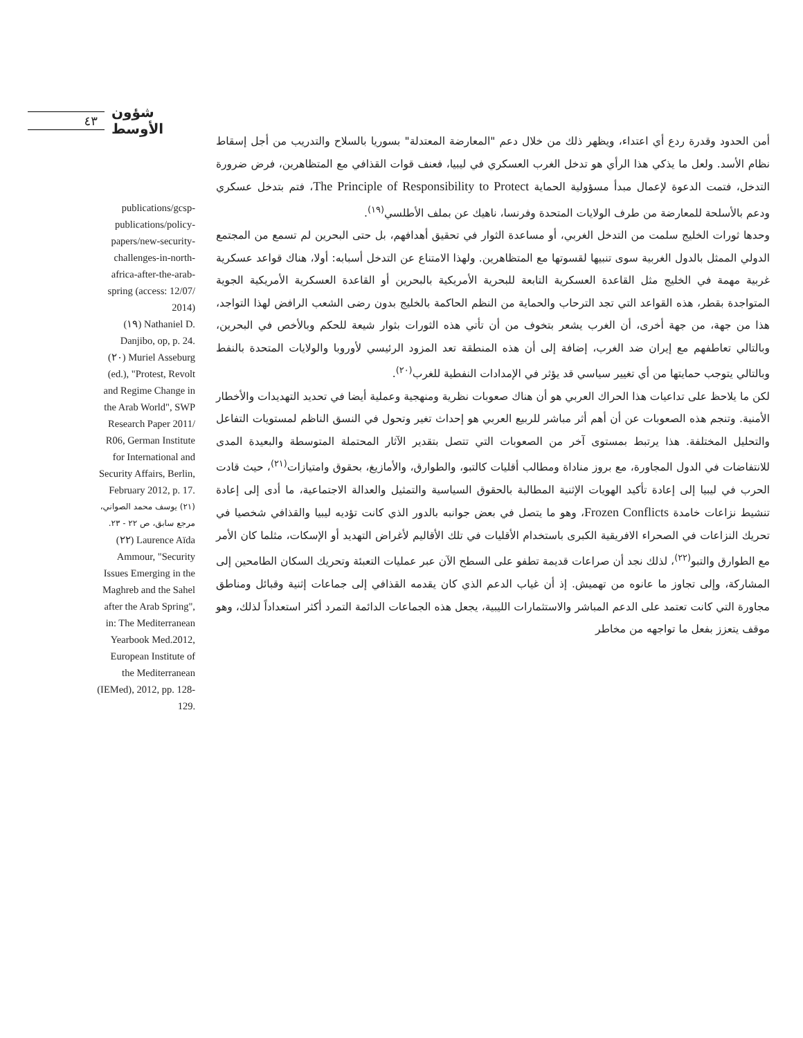٤٣ شؤون الأوسط
أمن الحدود وقدرة ردع أي اعتداء، ويظهر ذلك من خلال دعم "المعارضة المعتدلة" بسوريا بالسلاح والتدريب من أجل إسقاط نظام الأسد. ولعل ما يذكي هذا الرأي هو تدخل الغرب العسكري في ليبيا، فعنف قوات القذافي مع المتظاهرين، فرض ضرورة التدخل، فتمت الدعوة لإعمال مبدأ مسؤولية الحماية The Principle of Responsibility to Protect، فتم بتدخل عسكري ودعم بالأسلحة للمعارضة من طرف الولايات المتحدة وفرنسا، ناهيك عن بملف الأطلسي<sup>(١٩)</sup>.
وحدها ثورات الخليج سلمت من التدخل الغربي، أو مساعدة الثوار في تحقيق أهدافهم، بل حتى البحرين لم تسمع من المجتمع الدولي الممثل بالدول الغربية سوى تنبيها لقسوتها مع المتظاهرين. ولهذا الامتناع عن التدخل أسبابه: أولا، هناك قواعد عسكرية غربية مهمة في الخليج مثل القاعدة العسكرية التابعة للبحرية الأمريكية بالبحرين أو القاعدة العسكرية الأمريكية الجوية المتواجدة بقطر، هذه القواعد التي تجد الترحاب والحماية من النظم الحاكمة بالخليج بدون رضى الشعب الرافض لهذا التواجد، هذا من جهة، من جهة أخرى، أن الغرب يشعر بتخوف من أن تأتي هذه الثورات بثوار شيعة للحكم وبالأخص في البحرين، وبالتالي تعاطفهم مع إيران ضد الغرب، إضافة إلى أن هذه المنطقة تعد المزود الرئيسي لأوروبا والولايات المتحدة بالنفط وبالتالي يتوجب حمايتها من أي تغيير سياسي قد يؤثر في الإمدادات النفطية للغرب<sup>(٢٠)</sup>.
لكن ما يلاحظ على تداعيات هذا الحراك العربي هو أن هناك صعوبات نظرية ومنهجية وعملية أيضا في تحديد التهديدات والأخطار الأمنية. وتنجم هذه الصعوبات عن أن أهم أثر مباشر للربيع العربي هو إحداث تغير وتحول في النسق الناظم لمستويات التفاعل والتحليل المختلفة. هذا يرتبط بمستوى آخر من الصعوبات التي تتصل بتقدير الآثار المحتملة المتوسطة والبعيدة المدى للانتفاضات في الدول المجاورة، مع بروز مناداة ومطالب أقليات كالتبو، والطوارق، والأمازيغ، بحقوق وامتيازات<sup>(٢١)</sup>، حيث قادت الحرب في ليبيا إلى إعادة تأكيد الهويات الإثنية المطالبة بالحقوق السياسية والتمثيل والعدالة الاجتماعية، ما أدى إلى إعادة تنشيط نزاعات خامدة Frozen Conflicts، وهو ما يتصل في بعض جوانبه بالدور الذي كانت تؤديه ليبيا والقذافي شخصيا في تحريك النزاعات في الصحراء الافريقية الكبرى باستخدام الأقليات في تلك الأقاليم لأغراض التهديد أو الإسكات، مثلما كان الأمر مع الطوارق والتبو<sup>(٢٢)</sup>، لذلك نجد أن صراعات قديمة تطفو على السطح الآن عبر عمليات التعبئة وتحريك السكان الطامحين إلى المشاركة، وإلى تجاوز ما عانوه من تهميش. إذ أن غياب الدعم الذي كان يقدمه القذافي إلى جماعات إثنية وقبائل ومناطق مجاورة التي كانت تعتمد على الدعم المباشر والاستثمارات الليبية، يجعل هذه الجماعات الدائمة التمرد أكثر استعداداً لذلك، وهو موقف يتعزز بفعل ما تواجهه من مخاطر
publications/gcsp-publications/policy-papers/new-security-challenges-in-north-africa-after-the-arab-spring (access: 12/07/ 2014)
(١٩) Nathaniel D. Danjibo, op, p. 24.
(٢٠) Muriel Asseburg (ed.), "Protest, Revolt and Regime Change in the Arab World", SWP Research Paper 2011/ R06, German Institute for International and Security Affairs, Berlin, February 2012, p. 17.
(٢١) يوسف محمد الصواني، مرجع سابق، ص ٢٢ - ٢٣.
(٢٢) Laurence Aïda Ammour, "Security Issues Emerging in the Maghreb and the Sahel after the Arab Spring", in: The Mediterranean Yearbook Med.2012, European Institute of the Mediterranean (IEMed), 2012, pp. 128-129.